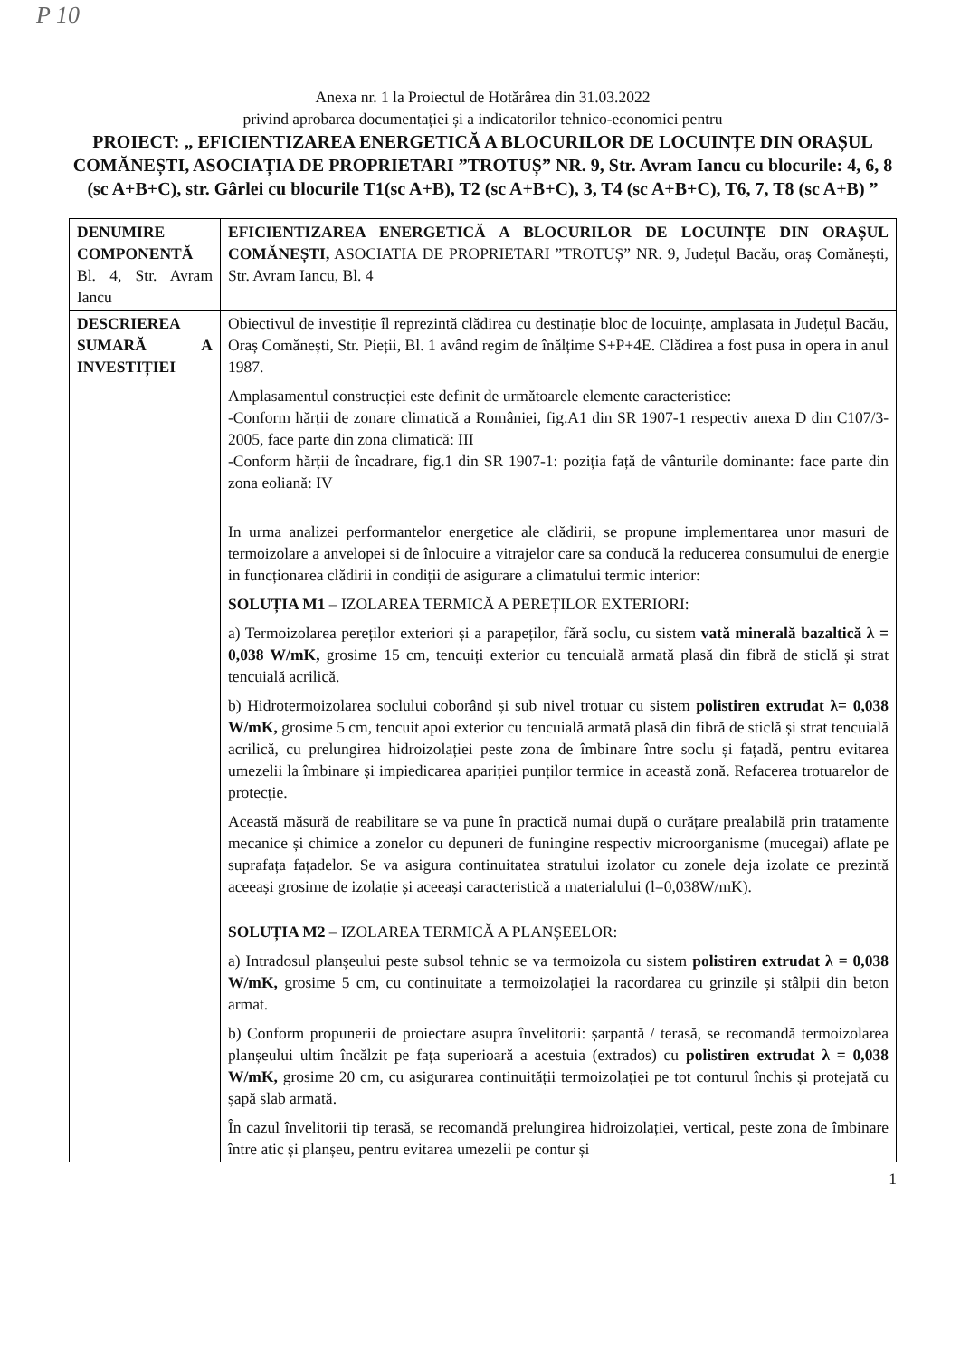P 10
Anexa nr. 1 la Proiectul de Hotărârea din 31.03.2022
privind aprobarea documentației și a indicatorilor tehnico-economici pentru
PROIECT: „ EFICIENTIZAREA ENERGETICĂ A BLOCURILOR DE LOCUINȚE DIN ORAȘUL COMĂNEȘTI, ASOCIAȚIA DE PROPRIETARI ”TROTUȘ” NR. 9, Str. Avram Iancu cu blocurile: 4, 6, 8 (sc A+B+C), str. Gârlei cu blocurile T1(sc A+B), T2 (sc A+B+C), 3, T4 (sc A+B+C), T6, 7, T8 (sc A+B) ”
| DENUMIRE COMPONENTĂ Bl. 4, Str. Avram Iancu | EFICIENTIZAREA ENERGETICĂ A BLOCURILOR DE LOCUINȚE DIN ORAȘUL COMĂNEȘTI, ASOCIATIA DE PROPRIETARI ”TROTUȘ” NR. 9, Județul Bacău, oraș Comănești, Str. Avram Iancu, Bl. 4 |
| DESCRIEREA SUMARĂ A INVESTIȚIEI | Obiectivul de investiție îl reprezintă clădirea cu destinație bloc de locuințe, amplasata in Județul Bacău, Oraș Comănești, Str. Pieții, Bl. 1 având regim de înălțime S+P+4E. Clădirea a fost pusa in opera in anul 1987. Amplasamentul construcției este definit de următoarele elemente caracteristice: -Conform hărții de zonare climatică a României, fig.A1 din SR 1907-1 respectiv anexa D din C107/3-2005, face parte din zona climatică: III -Conform hărții de încadrare, fig.1 din SR 1907-1: poziția față de vânturile dominante: face parte din zona eoliană: IV In urma analizei performantelor energetice ale clădirii, se propune implementarea unor masuri de termoizolare a anvelopei si de înlocuire a vitrajelor care sa conducă la reducerea consumului de energie in funcționarea clădirii in condiții de asigurare a climatului termic interior: SOLUȚIA M1 – IZOLAREA TERMICĂ A PEREȚILOR EXTERIORI: a) Termoizolarea pereților exteriori și a parapeților, fără soclu, cu sistem vată minerală bazaltică λ = 0,038 W/mK, grosime 15 cm, tencuiți exterior cu tencuială armată plasă din fibră de sticlă și strat tencuială acrilică. b) Hidrotermoizolarea soclului coborând și sub nivel trotuar cu sistem polistiren extrudat λ= 0,038 W/mK, grosime 5 cm, tencuit apoi exterior cu tencuială armată plasă din fibră de sticlă și strat tencuială acrilică, cu prelungirea hidroizolației peste zona de îmbinare între soclu și fațadă, pentru evitarea umezelii la îmbinare și impiedicarea apariției punților termice in această zonă. Refacerea trotuarelor de protecție. Această măsură de reabilitare se va pune în practică numai după o curățare prealabilă prin tratamente mecanice și chimice a zonelor cu depuneri de funingine respectiv microorganisme (mucegai) aflate pe suprafața fațadelor. Se va asigura continuitatea stratului izolator cu zonele deja izolate ce prezintă aceeași grosime de izolație și aceeași caracteristică a materialului (l=0,038W/mK). SOLUȚIA M2 – IZOLAREA TERMICĂ A PLANȘEELOR: a) Intradosul planșeului peste subsol tehnic se va termoizola cu sistem polistiren extrudat λ = 0,038 W/mK, grosime 5 cm, cu continuitate a termoizolației la racordarea cu grinzile și stâlpii din beton armat. b) Conform propunerii de proiectare asupra învelitorii: șarpantă / terasă, se recomandă termoizolarea planșeului ultim încălzit pe fața superioară a acestuia (extrados) cu polistiren extrudat λ = 0,038 W/mK, grosime 20 cm, cu asigurarea continuității termoizolației pe tot conturul închis și protejată cu șapă slab armată. În cazul învelitorii tip terasă, se recomandă prelungirea hidroizolației, vertical, peste zona de îmbinare între atic și planșeu, pentru evitarea umezelii pe contur și |
1